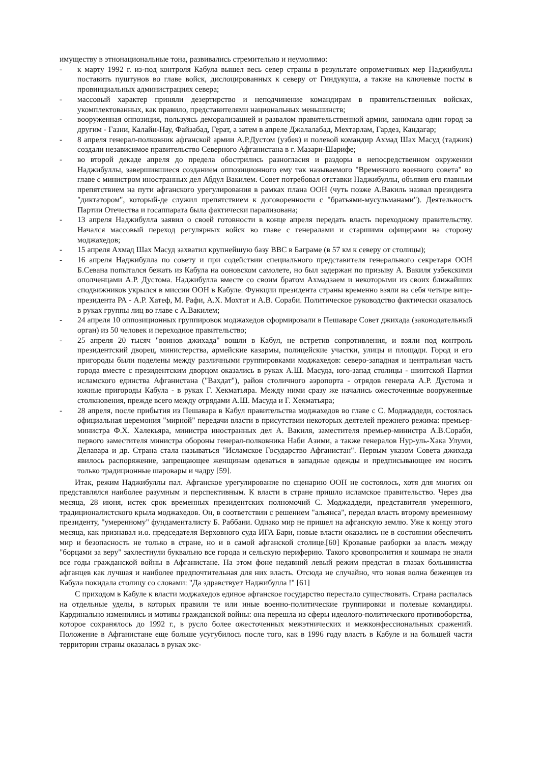имуществу в этнонациональные тона, развивались стремительно и неумолимо:
- к марту 1992 г. из-под контроля Кабула вышел весь север страны в результате опрометчивых мер Наджибуллы поставить пуштунов во главе войск, дислоцированных к северу от Гиндукуша, а также на ключевые посты в провинциальных администрациях севера;
- массовый характер приняли дезертирство и неподчинение командирам в правительственных войсках, укомплектованных, как правило, представителями национальных меньшинств;
- вооруженная оппозиция, пользуясь деморализацией и развалом правительственной армии, занимала один город за другим - Газни, Калайи-Нау, Файзабад, Герат, а затем в апреле Джалалабад, Мехтарлам, Гардез, Кандагар;
- 8 апреля генерал-полковник афганской армии А.Р.Дустом (узбек) и полевой командир Ахмад Шах Масуд (таджик) создали независимое правительство Северного Афганистана в г. Мазари-Шарифе;
- во второй декаде апреля до предела обострились разногласия и раздоры в непосредственном окружении Наджибуллы, завершившиеся созданием оппозиционного ему так называемого "Временного военного совета" во главе с министром иностранных дел Абдул Вакилем. Совет потребовал отставки Наджибуллы, объявив его главным препятствием на пути афганского урегулирования в рамках плана ООН (чуть позже А.Вакиль назвал президента "диктатором", который-де служил препятствием к договоренности с "братьями-мусульманами"). Деятельность Партии Отечества и госаппарата была фактически парализована;
- 13 апреля Наджибулла заявил о своей готовности в конце апреля передать власть переходному правительству. Начался массовый переход регулярных войск во главе с генералами и старшими офицерами на сторону моджахедов;
- 15 апреля Ахмад Шах Масуд захватил крупнейшую базу ВВС в Баграме (в 57 км к северу от столицы);
- 16 апреля Наджибулла по совету и при содействии специального представителя генерального секретаря ООН Б.Севана попытался бежать из Кабула на ооновском самолете, но был задержан по призыву А. Вакиля узбекскими ополченцами А.Р. Дустома. Наджибулла вместе со своим братом Ахмадзаем и некоторыми из своих ближайших сподвижников укрылся в миссии ООН в Кабуле. Функции президента страны временно взяли на себя четыре вице-президента РА - А.Р. Хатеф, М. Рафи, А.Х. Мохтат и А.В. Сораби. Политическое руководство фактически оказалось в руках группы лиц во главе с А.Вакилем;
- 24 апреля 10 оппозиционных группировок моджахедов сформировали в Пешаваре Совет джихада (законодательный орган) из 50 человек и переходное правительство;
- 25 апреля 20 тысяч "воинов джихада" вошли в Кабул, не встретив сопротивления, и взяли под контроль президентский дворец, министерства, армейские казармы, полицейские участки, улицы и площади. Город и его пригороды были поделены между различными группировками моджахедов: северо-западная и центральная часть города вместе с президентским дворцом оказались в руках А.Ш. Масуда, юго-запад столицы - шиитской Партии исламского единства Афганистана ("Вахдат"), район столичного аэропорта - отрядов генерала А.Р. Дустома и южные пригороды Кабула - в руках Г. Хекматьяра. Между ними сразу же начались ожесточенные вооруженные столкновения, прежде всего между отрядами А.Ш. Масуда и Г. Хекматьяра;
- 28 апреля, после прибытия из Пешавара в Кабул правительства моджахедов во главе с С. Моджаддеди, состоялась официальная церемония "мирной" передачи власти в присутствии некоторых деятелей прежнего режима: премьер-министра Ф.Х. Халекьяра, министра иностранных дел А. Вакиля, заместителя премьер-министра А.В.Сораби, первого заместителя министра обороны генерал-полковника Наби Азими, а также генералов Нур-уль-Хака Улуми, Делавара и др. Страна стала называться "Исламское Государство Афганистан". Первым указом Совета джихада явилось распоряжение, запрещающее женщинам одеваться в западные одежды и предписывающее им носить только традиционные шаровары и чадру [59].
Итак, режим Наджибуллы пал. Афганское урегулирование по сценарию ООН не состоялось, хотя для многих он представлялся наиболее разумным и перспективным. К власти в стране пришло исламское правительство. Через два месяца, 28 июня, истек срок временных президентских полномочий С. Моджаддеди, представителя умеренного, традиционалистского крыла моджахедов. Он, в соответствии с решением "альянса", передал власть второму временному президенту, "умеренному" фундаменталисту Б. Раббани. Однако мир не пришел на афганскую землю. Уже к концу этого месяца, как признавал и.о. председателя Верховного суда ИГА Бари, новые власти оказались не в состоянии обеспечить мир и безопасность не только в стране, но и в самой афганской столице.[60] Кровавые разборки за власть между "борцами за веру" захлестнули буквально все города и сельскую периферию. Такого кровопролития и кошмара не знали все годы гражданской войны в Афганистане. На этом фоне недавний левый режим предстал в глазах большинства афганцев как лучшая и наиболее предпочтительная для них власть. Отсюда не случайно, что новая волна беженцев из Кабула покидала столицу со словами: "Да здравствует Наджибулла !" [61]
С приходом в Кабуле к власти моджахедов единое афганское государство перестало существовать. Страна распалась на отдельные уделы, в которых правили те или иные военно-политические группировки и полевые командиры. Кардинально изменились и мотивы гражданской войны: она перешла из сферы идеолого-политического противоборства, которое сохранялось до 1992 г., в русло более ожесточенных межэтнических и межконфессиональных сражений. Положение в Афганистане еще больше усугубилось после того, как в 1996 году власть в Кабуле и на большей части территории страны оказалась в руках экс-